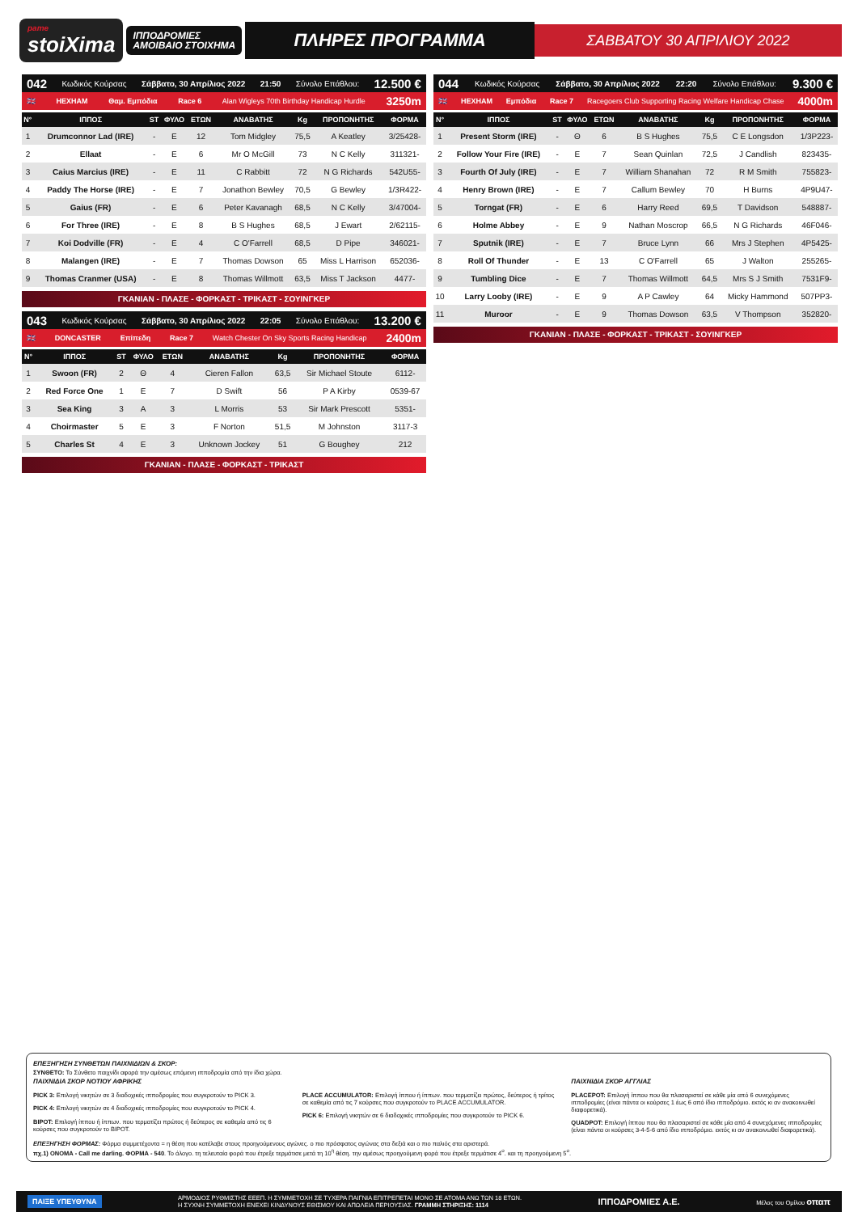pame
stoiXima
ΙΠΠΟΔΡΟΜΙΕΣ
ΑΜΟΙΒΑΙΟ ΣΤΟΙΧΗΜΑ
ΠΛΗΡΕΣ ΠΡΟΓΡΑΜΜΑ
ΣΑΒΒΑΤΟΥ 30 ΑΠΡΙΛΙΟΥ 2022
042 Κωδικός Κούρσας Σάββατο, 30 Απρίλιος 2022 21:50 Σύνολο Επάθλου: 12.500 €
🇬🇧 HEXHAM Θαμ. Εμπόδια Race 6 Alan Wigleys 70th Birthday Handicap Hurdle 3250m
| Ν° | ΙΠΠΟΣ | ST | ΦΥΛΟ | ΕΤΩΝ | ΑΝΑΒΑΤΗΣ | Kg | ΠΡΟΠΟΝΗΤΗΣ | ΦΟΡΜΑ |
| --- | --- | --- | --- | --- | --- | --- | --- | --- |
| 1 | Drumconnor Lad (IRE) | - | E | 12 | Tom Midgley | 75,5 | A Keatley | 3/25428- |
| 2 | Ellaat | - | E | 6 | Mr O McGill | 73 | N C Kelly | 311321- |
| 3 | Caius Marcius (IRE) | - | E | 11 | C Rabbitt | 72 | N G Richards | 542U55- |
| 4 | Paddy The Horse (IRE) | - | E | 7 | Jonathon Bewley | 70,5 | G Bewley | 1/3R422- |
| 5 | Gaius (FR) | - | E | 6 | Peter Kavanagh | 68,5 | N C Kelly | 3/47004- |
| 6 | For Three (IRE) | - | E | 8 | B S Hughes | 68,5 | J Ewart | 2/62115- |
| 7 | Koi Dodville (FR) | - | E | 4 | C O'Farrell | 68,5 | D Pipe | 346021- |
| 8 | Malangen (IRE) | - | E | 7 | Thomas Dowson | 65 | Miss L Harrison | 652036- |
| 9 | Thomas Cranmer (USA) | - | E | 8 | Thomas Willmott | 63,5 | Miss T Jackson | 4477- |
ΓΚΑΝΙΑΝ - ΠΛΑΣΕ - ΦΟΡΚΑΣΤ - ΤΡΙΚΑΣΤ - ΣΟΥΙΝΓΚΕΡ
043 Κωδικός Κούρσας Σάββατο, 30 Απρίλιος 2022 22:05 Σύνολο Επάθλου: 13.200 €
🇬🇧 DONCASTER Επίπεδη Race 7 Watch Chester On Sky Sports Racing Handicap 2400m
| Ν° | ΙΠΠΟΣ | ST | ΦΥΛΟ | ΕΤΩΝ | ΑΝΑΒΑΤΗΣ | Kg | ΠΡΟΠΟΝΗΤΗΣ | ΦΟΡΜΑ |
| --- | --- | --- | --- | --- | --- | --- | --- | --- |
| 1 | Swoon (FR) | 2 | Θ | 4 | Cieren Fallon | 63,5 | Sir Michael Stoute | 6112- |
| 2 | Red Force One | 1 | E | 7 | D Swift | 56 | P A Kirby | 0539-67 |
| 3 | Sea King | 3 | A | 3 | L Morris | 53 | Sir Mark Prescott | 5351- |
| 4 | Choirmaster | 5 | E | 3 | F Norton | 51,5 | M Johnston | 3117-3 |
| 5 | Charles St | 4 | E | 3 | Unknown Jockey | 51 | G Boughey | 212 |
ΓΚΑΝΙΑΝ - ΠΛΑΣΕ - ΦΟΡΚΑΣΤ - ΤΡΙΚΑΣΤ
044 Κωδικός Κούρσας Σάββατο, 30 Απρίλιος 2022 22:20 Σύνολο Επάθλου: 9.300 €
🇬🇧 HEXHAM Εμπόδια Race 7 Racegoers Club Supporting Racing Welfare Handicap Chase 4000m
| Ν° | ΙΠΠΟΣ | ST | ΦΥΛΟ | ΕΤΩΝ | ΑΝΑΒΑΤΗΣ | Kg | ΠΡΟΠΟΝΗΤΗΣ | ΦΟΡΜΑ |
| --- | --- | --- | --- | --- | --- | --- | --- | --- |
| 1 | Present Storm (IRE) | - | Θ | 6 | B S Hughes | 75,5 | C E Longsdon | 1/3P223- |
| 2 | Follow Your Fire (IRE) | - | E | 7 | Sean Quinlan | 72,5 | J Candlish | 823435- |
| 3 | Fourth Of July (IRE) | - | E | 7 | William Shanahan | 72 | R M Smith | 755823- |
| 4 | Henry Brown (IRE) | - | E | 7 | Callum Bewley | 70 | H Burns | 4P9U47- |
| 5 | Torngat (FR) | - | E | 6 | Harry Reed | 69,5 | T Davidson | 548887- |
| 6 | Holme Abbey | - | E | 9 | Nathan Moscrop | 66,5 | N G Richards | 46F046- |
| 7 | Sputnik (IRE) | - | E | 7 | Bruce Lynn | 66 | Mrs J Stephen | 4P5425- |
| 8 | Roll Of Thunder | - | E | 13 | C O'Farrell | 65 | J Walton | 255265- |
| 9 | Tumbling Dice | - | E | 7 | Thomas Willmott | 64,5 | Mrs S J Smith | 7531F9- |
| 10 | Larry Looby (IRE) | - | E | 9 | A P Cawley | 64 | Micky Hammond | 507PP3- |
| 11 | Muroor | - | E | 9 | Thomas Dowson | 63,5 | V Thompson | 352820- |
ΓΚΑΝΙΑΝ - ΠΛΑΣΕ - ΦΟΡΚΑΣΤ - ΤΡΙΚΑΣΤ - ΣΟΥΙΝΓΚΕΡ
ΕΠΕΞΗΓΗΣΗ ΣΥΝΘΕΤΩΝ ΠΑΙΧΝΙΔΙΩΝ & ΣΚΟΡ:
ΣΥΝΘΕΤΟ: Το Σύνθετο παιχνίδι αφορά την αμέσως επόμενη ιπποδρομία από την ίδια χώρα.
ΠΑΙΧΝΙΔΙΑ ΣΚΟΡ ΝΟΤΙΟΥ ΑΦΡΙΚΗΣ
PICK 3: Επιλογή νικητών σε 3 διαδοχικές ιπποδρομίες που συγκροτούν το PICK 3.
PICK 4: Επιλογή νικητών σε 4 διαδοχικές ιπποδρομίες που συγκροτούν το PICK 4.
BIPOT: Επιλογή ίππου ή ίππων. που τερματίζει πρώτος ή δεύτερος σε καθεμία από τις 6 κούρσες που συγκροτούν το BIPOT.
PLACE ACCUMULATOR: Επιλογή ίππου ή ίππων. που τερματίζει πρώτος, δεύτερος ή τρίτος σε καθεμία από τις 7 κούρσες που συγκροτούν το PLACE ACCUMULATOR.
PICK 6: Επιλογή νικητών σε 6 διαδοχικές ιπποδρομίες που συγκροτούν το PICK 6.
ΠΑΙΧΝΙΔΙΑ ΣΚΟΡ ΑΓΓΛΙΑΣ
PLACEPOT: Επιλογή ίππου που θα πλασαριστεί σε κάθε μία από 6 συνεχόμενες ιπποδρομίες (είναι πάντα οι κούρσες 1 έως 6 από ίδιο ιπποδρόμιο. εκτός κι αν ανακοινωθεί διαφορετικά).
QUADPOT: Επιλογή ίππου που θα πλασαριστεί σε κάθε μία από 4 συνεχόμενες ιπποδρομίες (είναι πάντα οι κούρσες 3-4-5-6 από ίδιο ιπποδρόμιο. εκτός κι αν ανακοινωθεί διαφορετικά).
ΕΠΕΞΗΓΗΣΗ ΦΟΡΜΑΣ: Φόρμα συμμετέχοντα = η θέση που κατέλαβε στους προηγούμενους αγώνες. ο πιο πρόσφατος αγώνας στα δεξιά και ο πιο παλιός στα αριστερά.
πχ.1) ΟΝΟΜΑ - Call me darling. ΦΟΡΜΑ - 540. Το άλογο. τη τελευταία φορά που έτρεξε τερμάτισε μετά τη 10<sup>η</sup> θέση. την αμέσως προηγούμενη φορά που έτρεξε τερμάτισε 4<sup>ο</sup>. και τη προηγούμενη 5<sup>ο</sup>.
ΠΑΙΞΕ ΥΠΕΥΘΥΝΑ ΑΡΜΟΔΙΟΣ ΡΥΘΜΙΣΤΗΣ ΕΕΕΠ. Η ΣΥΜΜΕΤΟΧΗ ΣΕ ΤΥΧΕΡΑ ΠΑΙΓΝΙΑ ΕΠΙΤΡΕΠΕΤΑΙ ΜΟΝΟ ΣΕ ΑΤΟΜΑ ΑΝΩ ΤΩΝ 18 ΕΤΩΝ.
Η ΣΥΧΝΗ ΣΥΜΜΕΤΟΧΗ ΕΝΕΧΕΙ ΚΙΝΔΥΝΟΥΣ ΕΘΙΣΜΟΥ ΚΑΙ ΑΠΩΛΕΙΑ ΠΕΡΙΟΥΣΙΑΣ. ΓΡΑΜΜΗ ΣΤΗΡΙΞΗΣ: 1114 ΙΠΠΟΔΡΟΜΙΕΣ Α.Ε. Μέλος του Ομίλου οπαπ